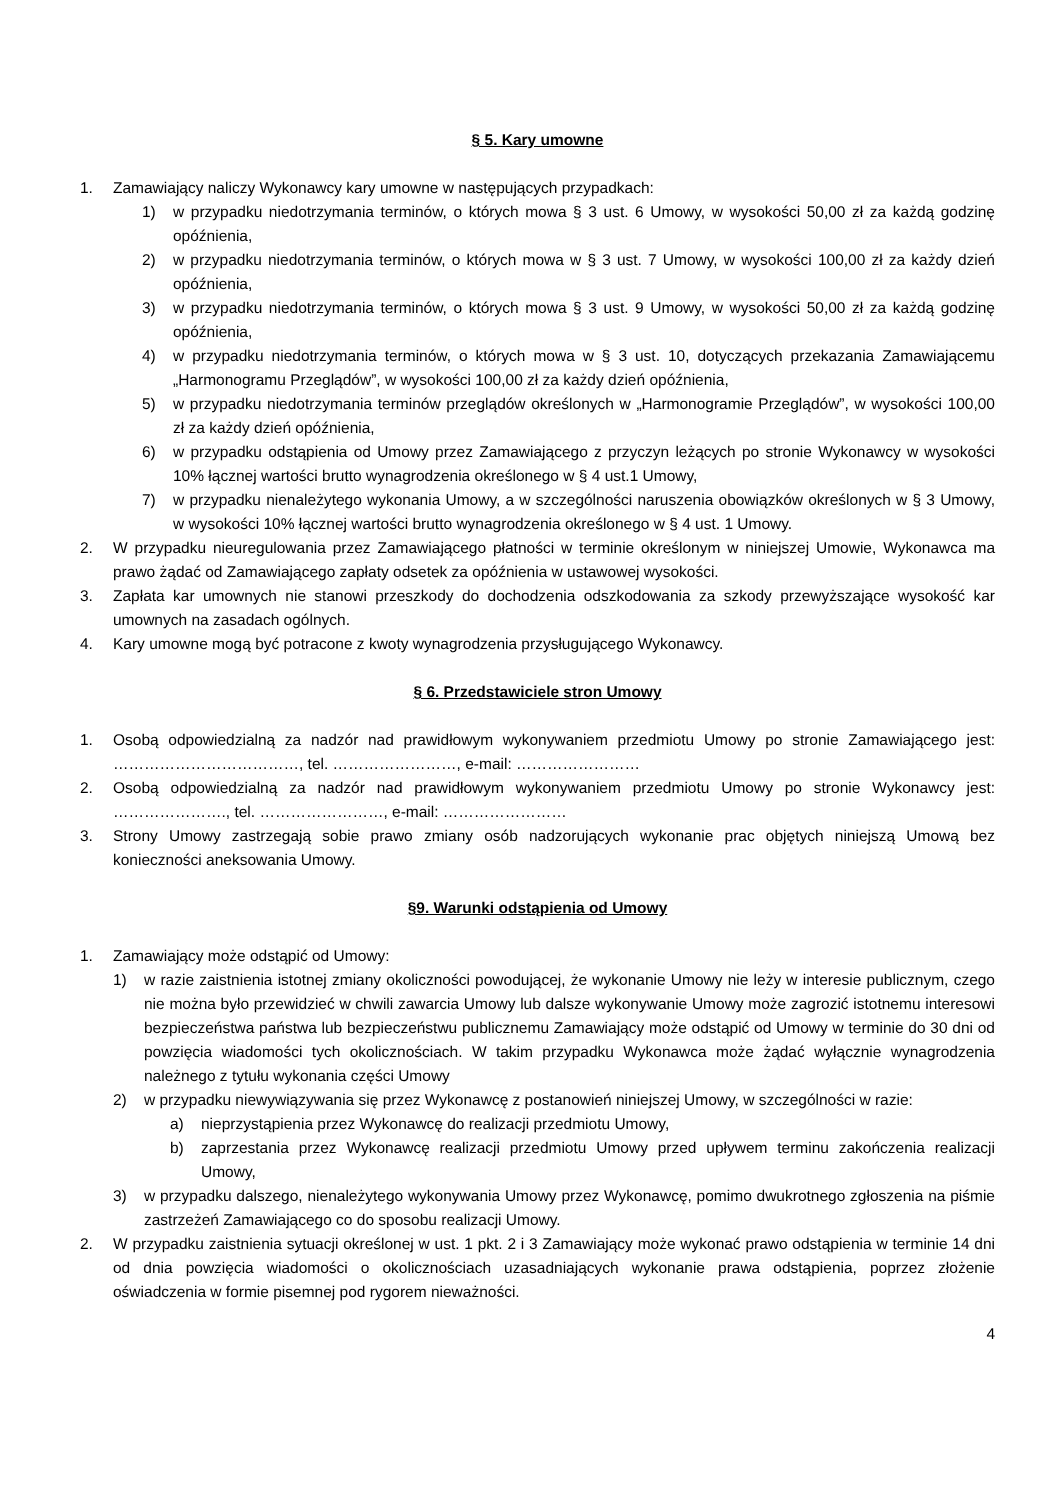§ 5. Kary umowne
1. Zamawiający naliczy Wykonawcy kary umowne w następujących przypadkach:
1) w przypadku niedotrzymania terminów, o których mowa § 3 ust. 6 Umowy, w wysokości 50,00 zł za każdą godzinę opóźnienia,
2) w przypadku niedotrzymania terminów, o których mowa w § 3 ust. 7 Umowy, w wysokości 100,00 zł za każdy dzień opóźnienia,
3) w przypadku niedotrzymania terminów, o których mowa § 3 ust. 9 Umowy, w wysokości 50,00 zł za każdą godzinę opóźnienia,
4) w przypadku niedotrzymania terminów, o których mowa w § 3 ust. 10, dotyczących przekazania Zamawiającemu „Harmonogramu Przeglądów”, w wysokości 100,00 zł za każdy dzień opóźnienia,
5) w przypadku niedotrzymania terminów przeglądów określonych w „Harmonogramie Przeglądów”, w wysokości 100,00 zł za każdy dzień opóźnienia,
6) w przypadku odstąpienia od Umowy przez Zamawiającego z przyczyn leżących po stronie Wykonawcy w wysokości 10% łącznej wartości brutto wynagrodzenia określonego w § 4 ust.1 Umowy,
7) w przypadku nienależytego wykonania Umowy, a w szczególności naruszenia obowiązków określonych w § 3 Umowy, w wysokości 10% łącznej wartości brutto wynagrodzenia określonego w § 4 ust. 1 Umowy.
2. W przypadku nieuregulowania przez Zamawiającego płatności w terminie określonym w niniejszej Umowie, Wykonawca ma prawo żądać od Zamawiającego zapłaty odsetek za opóźnienia w ustawowej wysokości.
3. Zapłata kar umownych nie stanowi przeszkody do dochodzenia odszkodowania za szkody przewyższające wysokość kar umownych na zasadach ogólnych.
4. Kary umowne mogą być potracone z kwoty wynagrodzenia przysługującego Wykonawcy.
§ 6. Przedstawiciele stron Umowy
1. Osobą odpowiedzialną za nadzór nad prawidłowym wykonywaniem przedmiotu Umowy po stronie Zamawiającego jest: ………………………………, tel. ……………………, e-mail: ……………………
2. Osobą odpowiedzialną za nadzór nad prawidłowym wykonywaniem przedmiotu Umowy po stronie Wykonawcy jest: …………………., tel. ……………………, e-mail: ……………………
3. Strony Umowy zastrzegają sobie prawo zmiany osób nadzorujących wykonanie prac objętych niniejszą Umową bez konieczności aneksowania Umowy.
§9. Warunki odstąpienia od Umowy
1. Zamawiający może odstąpić od Umowy:
1) w razie zaistnienia istotnej zmiany okoliczności powodującej, że wykonanie Umowy nie leży w interesie publicznym, czego nie można było przewidzieć w chwili zawarcia Umowy lub dalsze wykonywanie Umowy może zagrozić istotnemu interesowi bezpieczeństwa państwa lub bezpieczeństwu publicznemu Zamawiający może odstąpić od Umowy w terminie do 30 dni od powzięcia wiadomości tych okolicznościach. W takim przypadku Wykonawca może żądać wyłącznie wynagrodzenia należnego z tytułu wykonania części Umowy
2) w przypadku niewywiązywania się przez Wykonawcę z postanowień niniejszej Umowy, w szczególności w razie:
a) nieprzystąpienia przez Wykonawcę do realizacji przedmiotu Umowy,
b) zaprzestania przez Wykonawcę realizacji przedmiotu Umowy przed upływem terminu zakończenia realizacji Umowy,
3) w przypadku dalszego, nienależytego wykonywania Umowy przez Wykonawcę, pomimo dwukrotnego zgłoszenia na piśmie zastrzeżeń Zamawiającego co do sposobu realizacji Umowy.
2. W przypadku zaistnienia sytuacji określonej w ust. 1 pkt. 2 i 3 Zamawiający może wykonać prawo odstąpienia w terminie 14 dni od dnia powzięcia wiadomości o okolicznościach uzasadniających wykonanie prawa odstąpienia, poprzez złożenie oświadczenia w formie pisemnej pod rygorem nieważności.
4